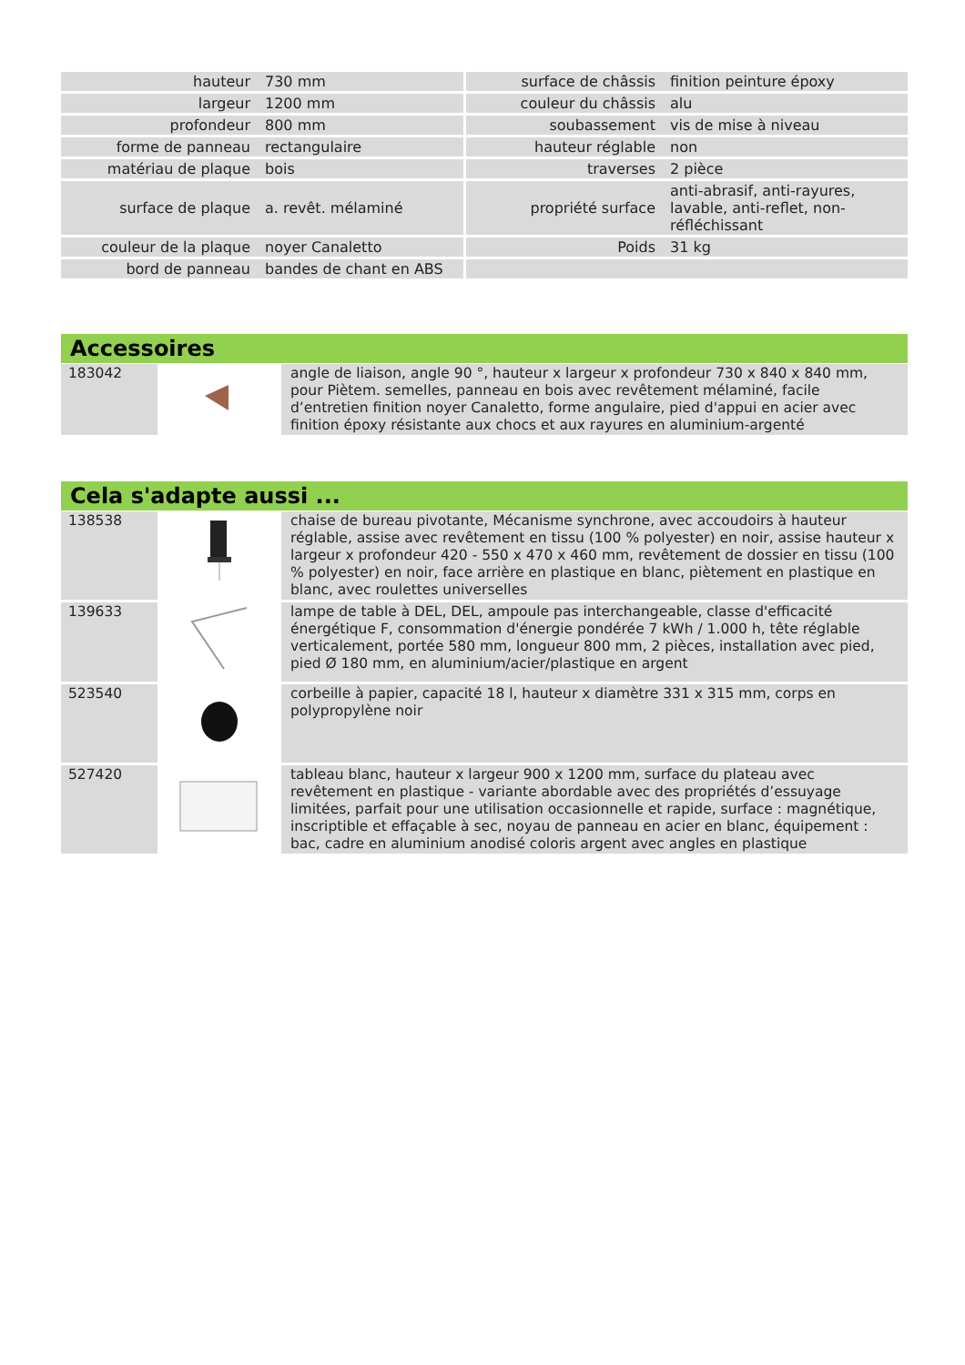| hauteur | 730 mm | surface de châssis | finition peinture époxy |
| largeur | 1200 mm | couleur du châssis | alu |
| profondeur | 800 mm | soubassement | vis de mise à niveau |
| forme de panneau | rectangulaire | hauteur réglable | non |
| matériau de plaque | bois | traverses | 2 pièce |
| surface de plaque | a. revêt. mélaminé | propriété surface | anti-abrasif, anti-rayures, lavable, anti-reflet, non-réfléchissant |
| couleur de la plaque | noyer Canaletto | Poids | 31 kg |
| bord de panneau | bandes de chant en ABS | | |
Accessoires
| 183042 | | angle de liaison, angle 90 °, hauteur x largeur x profondeur 730 x 840 x 840 mm, pour Piètem. semelles, panneau en bois avec revêtement mélaminé, facile d’entretien finition noyer Canaletto, forme angulaire, pied d'appui en acier avec finition époxy résistante aux chocs et aux rayures en aluminium-argenté |
Cela s'adapte aussi ...
| 138538 | | chaise de bureau pivotante, Mécanisme synchrone, avec accoudoirs à hauteur réglable, assise avec revêtement en tissu (100 % polyester) en noir, assise hauteur x largeur x profondeur 420 - 550 x 470 x 460 mm, revêtement de dossier en tissu (100 % polyester) en noir, face arrière en plastique en blanc, piètement en plastique en blanc, avec roulettes universelles |
| 139633 | | lampe de table à DEL, DEL, ampoule pas interchangeable, classe d'efficacité énergétique F, consommation d'énergie pondérée 7 kWh / 1.000 h, tête réglable verticalement, portée 580 mm, longueur 800 mm, 2 pièces, installation avec pied, pied Ø 180 mm, en aluminium/acier/plastique en argent |
| 523540 | | corbeille à papier, capacité 18 l, hauteur x diamètre 331 x 315 mm, corps en polypropylène noir |
| 527420 | | tableau blanc, hauteur x largeur 900 x 1200 mm, surface du plateau avec revêtement en plastique - variante abordable avec des propriétés d’essuyage limitées, parfait pour une utilisation occasionnelle et rapide, surface : magnétique, inscriptible et effaçable à sec, noyau de panneau en acier en blanc, équipement : bac, cadre en aluminium anodisé coloris argent avec angles en plastique |